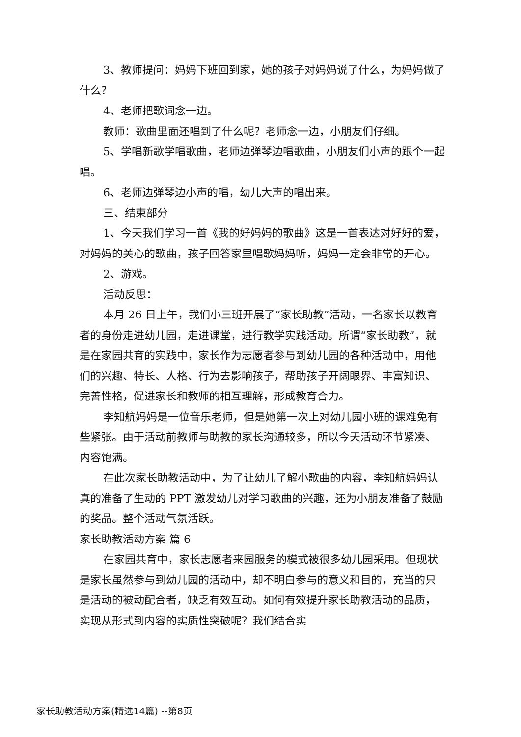3、教师提问：妈妈下班回到家，她的孩子对妈妈说了什么，为妈妈做了什么？
4、老师把歌词念一边。
教师：歌曲里面还唱到了什么呢？老师念一边，小朋友们仔细。
5、学唱新歌学唱歌曲，老师边弹琴边唱歌曲，小朋友们小声的跟个一起唱。
6、老师边弹琴边小声的唱，幼儿大声的唱出来。
三、结束部分
1、今天我们学习一首《我的好妈妈的歌曲》这是一首表达对好好的爱，对妈妈的关心的歌曲，孩子回答家里唱歌妈妈听，妈妈一定会非常的开心。
2、游戏。
活动反思：
本月 26 日上午，我们小三班开展了“家长助教”活动，一名家长以教育者的身份走进幼儿园，走进课堂，进行教学实践活动。所谓“家长助教”，就是在家园共育的实践中，家长作为志愿者参与到幼儿园的各种活动中，用他们的兴趣、特长、人格、行为去影响孩子，帮助孩子开阔眼界、丰富知识、完善性格，促进家长和教师的相互理解，形成教育合力。
李知航妈妈是一位音乐老师，但是她第一次上对幼儿园小班的课难免有些紧张。由于活动前教师与助教的家长沟通较多，所以今天活动环节紧凑、内容饱满。
在此次家长助教活动中，为了让幼儿了解小歌曲的内容，李知航妈妈认真的准备了生动的 PPT 激发幼儿对学习歌曲的兴趣，还为小朋友准备了鼓励的奖品。整个活动气氛活跃。
家长助教活动方案 篇 6
在家园共育中，家长志愿者来园服务的模式被很多幼儿园采用。但现状是家长虽然参与到幼儿园的活动中，却不明白参与的意义和目的，充当的只是活动的被动配合者，缺乏有效互动。如何有效提升家长助教活动的品质，实现从形式到内容的实质性突破呢？我们结合实
家长助教活动方案(精选14篇) --第8页